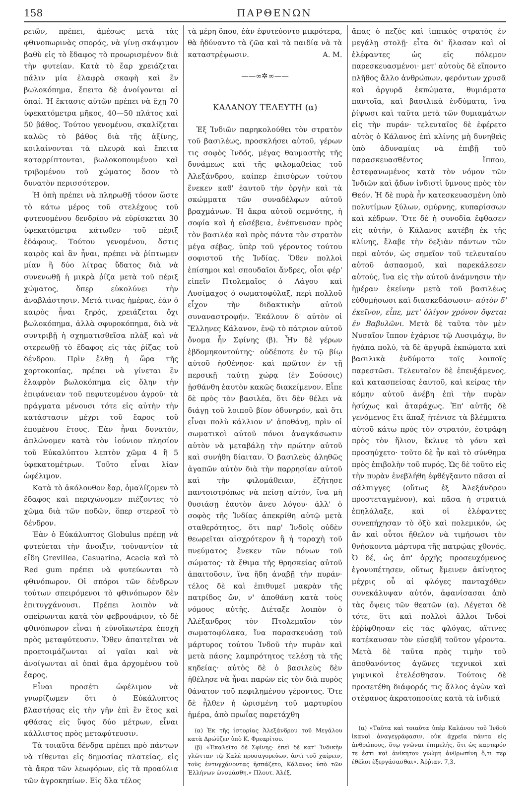158 ΠΑΡΘΕΝΩΝ
ρειῶν, πρέπει, ἀμέσως μετὰ τὰς φθινοπωρινὰς σποράς, νὰ γίνῃ σκάψιμον βαθὺ εἰς τὸ ἔδαφος τὸ προωρισμένον διὰ τὴν φυτείαν. Κατὰ τὸ ἔαρ χρειάζεται πάλιν μία ἐλαφρὰ σκαφὴ καὶ ἓν βωλοκόπημα, ἔπειτα δὲ ἀνοίγονται αἱ ὀπαί. Ἡ ἔκτασις αὐτῶν πρέπει νὰ ἔχῃ 70 ὑφεκατόμετρα μῆκος, 40—50 πλάτος καὶ 50 βάθος. Τούτου γενομένου, σκαλίζεται καλῶς τὸ βάθος διὰ τῆς ἀξίνης, κοιλαίνονται τὰ πλευρὰ καὶ ἔπειτα καταρρίπτονται, βωλοκοπουμένου καὶ τριβομένου τοῦ χώματος ὅσον τὸ δυνατὸν περισσότερον.
Ἡ ὀπὴ πρέπει νὰ πληρωθῇ τόσον ὥστε τὸ κάτω μέρος τοῦ στελέχους τοῦ φυτευομένου δενδρίου νὰ εὑρίσκεται 30 ὑφεκατόμετρα κάτωθεν τοῦ πέριξ ἐδάφους. Τούτου γενομένου, ὅστις καιρὸς καὶ ἂν ἦναι, πρέπει νὰ ῥίπτωμεν μίαν ἢ δύο λίτρας ὕδατος διὰ νὰ συνενωθῇ ἡ μικρὰ ῥίζα μετὰ τοῦ πέριξ χώματος, ὅπερ εὐκολύνει τὴν ἀναβλάστησιν. Μετά τινας ἡμέρας, ἐὰν ὁ καιρὸς ἦναι ξηρός, χρειάζεται ὄχι βωλοκόπημα, ἀλλὰ σφυροκόπημα, διὰ νὰ συντριβῇ ἡ σχηματισθεῖσα πλὰξ καὶ νὰ στερεωθῇ τὸ ἔδαφος εἰς τὰς ῥίζας τοῦ δένδρου. Πρὶν ἔλθῃ ἡ ὥρα τῆς χορτοκοπίας, πρέπει νὰ γίνεται ἓν ἐλαφρὸν βωλοκόπημα εἰς ὅλην τὴν ἐπιφάνειαν τοῦ πεφυτευμένου ἀγροῦ· τὰ πράγματα μένουσι τότε εἰς αὐτὴν τὴν κατάστασιν μέχρι τοῦ ἔαρος τοῦ ἐπομένου ἔτους. Ἐὰν ἦναι δυνατόν, ἁπλώνομεν κατὰ τὸν ἰούνιον πλησίον τοῦ Εὐκαλύπτου λεπτὸν χῶμα 4 ἢ 5 ὑφεκατομέτρων. Τοῦτο εἶναι λίαν ὠφέλιμον.
Κατὰ τὸ ἀκόλουθον ἔαρ, ὁμαλίζομεν τὸ ἔδαφος καὶ περιχώνομεν πιέζοντες τὸ χῶμα διὰ τῶν ποδῶν, ὅπερ στερεοῖ τὸ δένδρον.
Ἐὰν ὁ Εὐκάλυπτος Globulus πρέπῃ νὰ φυτεύεται τὴν ἄνοιξιν, τοὐναντίον τὰ εἴδη Grevillea, Casuarina, Acacia καὶ τὸ Red gum πρέπει νὰ φυτεύωνται τὸ φθινόπωρον. Οἱ σπόροι τῶν δένδρων τούτων σπειρόμενοι τὸ φθινόπωρον δὲν ἐπιτυγχάνουσι. Πρέπει λοιπὸν νὰ σπείρωνται κατὰ τὸν φεβρουάριον, τὸ δὲ φθινόπωρον εἶναι ἡ εὐνοϊκωτέρα ἐποχὴ πρὸς μεταφύτευσιν. Ὅθεν ἀπαιτεῖται νὰ προετοιμάζωνται αἱ γαῖαι καὶ νὰ ἀνοίγωνται αἱ ὀπαὶ ἅμα ἀρχομένου τοῦ ἔαρος.
Εἶναι προσέτι ὠφέλιμον νὰ γνωρίζωμεν ὅτι ὁ Εὐκάλυπτος βλαστήσας εἰς τὴν γῆν ἐπὶ ἓν ἔτος καὶ φθάσας εἰς ὕψος δύο μέτρων, εἶναι κάλλιστος πρὸς μεταφύτευσιν.
Τὰ τοιαῦτα δένδρα πρέπει πρὸ πάντων νὰ τίθενται εἰς δημοσίας πλατείας, εἰς τὰ ἄκρα τῶν λεωφόρων, εἰς τὰ προαύλια τῶν ἀγροκηπίων. Εἰς ὅλα τέλος
τὰ μέρη ὅπου, ἐὰν ἐφυτεύοντο μικρότερα, θὰ ἠδύναντο τὰ ζῶα καὶ τὰ παιδία νὰ τὰ καταστρέψωσιν. Α. Μ.
——∞✲∞——
ΚΑΛΑΝΟΥ ΤΕΛΕΥΤΗ (α)
Ἐξ Ἰνδιῶν παρηκολούθει τὸν στρατὸν τοῦ βασιλέως, προσκλήσει αὐτοῦ, γέρων τις σοφὸς Ἰνδός, μέγας θαυμαστὴς τῆς δυνάμεως καὶ τῆς φιλομαθείας τοῦ Ἀλεξάνδρου, καίπερ ἐπισύρων τούτου ἕνεκεν καθ' ἑαυτοῦ τὴν ὀργὴν καὶ τὰ σκώμματα τῶν συναδέλφων αὐτοῦ βραχμάνων. Ἡ ἄκρα αὐτοῦ σεμνότης, ἡ σοφία καὶ ἡ εὐσέβεια, ἐνέπνευσαν πρὸς τὸν βασιλέα καὶ πρὸς πάντα τὸν στρατὸν μέγα σέβας, ὑπὲρ τοῦ γέροντος τούτου σοφιστοῦ τῆς Ἰνδίας. Ὅθεν πολλοὶ ἐπίσημοι καὶ σπουδαῖοι ἄνδρες, οἷοι φέρ' εἰπεῖν Πτολεμαῖος ὁ Λάγου καὶ Λυσίμαχος ὁ σωματοφύλαξ, περὶ πολλοῦ εἶχον τὴν διδακτικὴν αὐτοῦ συναναστροφήν. Ἐκάλουν δ' αὐτὸν οἱ Ἕλληνες Κάλανον, ἐνῷ τὸ πάτριον αὐτοῦ ὄνομα ἦν Σφίνης (β). Ἦν δὲ γέρων ἑβδομηκοντούτης· οὐδέποτε ἐν τῷ βίῳ αὐτοῦ ἠσθένησε· καὶ πρῶτον ἐν τῇ περσικῇ ταύτῃ χώρᾳ (ἐν Σούσοις) ᾐσθάνθη ἑαυτὸν κακῶς διακείμενον. Εἶπε δὲ πρὸς τὸν βασιλέα, ὅτι δὲν θέλει νὰ διάγῃ τοῦ λοιποῦ βίον ὀδυνηρόν, καὶ ὅτι εἶναι πολὺ κάλλιον ν' ἀποθάνῃ, πρὶν οἱ σωματικοὶ αὐτοῦ πόνοι ἀναγκάσωσιν αὐτὸν νὰ μεταβάλῃ τὴν πρώτην αὐτοῦ καὶ συνήθη δίαιταν. Ὁ βασιλεὺς ἀληθῶς ἀγαπῶν αὐτὸν διὰ τὴν παρρησίαν αὐτοῦ καὶ τὴν φιλομάθειαν, ἐζήτησε παντοιοτρόπως νὰ πείσῃ αὐτόν, ἵνα μὴ θυσιάσῃ ἑαυτὸν ἄνευ λόγου· ἀλλ' ὁ σοφὸς τῆς Ἰνδίας ἀπεκρίθη αὐτῷ μετὰ σταθερότητος, ὅτι παρ' Ἰνδοῖς οὐδὲν θεωρεῖται αἰσχρότερον ἢ ἡ ταραχὴ τοῦ πνεύματος ἕνεκεν τῶν πόνων τοῦ σώματος· τὰ ἔθιμα τῆς θρησκείας αὐτοῦ ἀπαιτοῦσιν, ἵνα ἤδη ἀναβῇ τὴν πυράν· τέλος δὲ καὶ ἐπιθυμεῖ μακρὰν τῆς πατρίδος ὤν, ν' ἀποθάνῃ κατὰ τοὺς νόμους αὐτῆς. Διέταξε λοιπὸν ὁ Ἀλέξανδρος τὸν Πτολεμαῖον τὸν σωματοφύλακα, ἵνα παρασκευάσῃ τοῦ μάρτυρος τούτου Ἰνδοῦ τὴν πυρὰν καὶ μετὰ πάσης λαμπρότητος τελέσῃ τὰ τῆς κηδείας· αὐτὸς δὲ ὁ βασιλεὺς δὲν ἠθέλησε νὰ ἦναι παρὼν εἰς τὸν διὰ πυρὸς θάνατον τοῦ πεφιλημένου γέροντος. Ὅτε δὲ ἦλθεν ἡ ὡρισμένη τοῦ μαρτυρίου ἡμέρα, ἀπὸ πρωΐας παρετάχθη
(α) Ἐκ τῆς ἱστορίας Ἀλεξάνδρου τοῦ Μεγάλου κατὰ Δρώϋζεν ὑπὸ Κ. Φρεαρίτου.
(β) «Ἐκαλεῖτο δὲ Σφίνης· ἐπεὶ δὲ κατ' Ἰνδικὴν γλῶτταν τῷ Καλὲ προσαγορεύων, ἀντὶ τοῦ χαίρειν, τοὺς ἐντυγχάνοντας ἠσπάζετο, Κάλανος ὑπὸ τῶν Ἑλλήνων ὠνομάσθη.» Πλουτ. Ἀλέξ.
ἅπας ὁ πεζὸς καὶ ἱππικὸς στρατὸς ἐν μεγάλῃ στολῇ· εἶτα δι' ἤλασαν καὶ οἱ ἐλέφαντες ὡς εἰς πόλεμον παρεσκευασμένοι· μετ' αὐτοὺς δὲ εἵποντο πλῆθος ἄλλο ἀνθρώπων, φερόντων χρυσᾶ καὶ ἀργυρᾶ ἐκπώματα, θυμιάματα παντοῖα, καὶ βασιλικὰ ἐνδύματα, ἵνα ῥίψωσι καὶ ταῦτα μετὰ τῶν θυμιαμάτων εἰς τὴν πυράν· τελευταῖος δὲ ἐφέρετο αὐτὸς ὁ Κάλανος ἐπὶ κλίνης μὴ δυνηθεὶς ὑπὸ ἀδυναμίας νὰ ἐπιβῇ τοῦ παρασκευασθέντος ἵππου, ἐστεφανωμένος κατὰ τὸν νόμον τῶν Ἰνδιῶν καὶ ᾄδων ἰνδιστὶ ὕμνους πρὸς τὸν Θεόν. Ἡ δὲ πυρὰ ἦν κατεσκευασμένη ὑπὸ πολυτίμων ξύλων, σμύρνης, κυπαρίσσων καὶ κέδρων. Ὅτε δὲ ἡ συνοδία ἔφθασεν εἰς αὐτήν, ὁ Κάλανος κατέβη ἐκ τῆς κλίνης, ἔλαβε τὴν δεξιὰν πάντων τῶν περὶ αὐτόν, ὡς σημεῖον τοῦ τελευταίου αὐτοῦ ἀσπασμοῦ, καὶ παρεκάλεσεν αὐτούς, ἵνα εἰς τὴν αὐτοῦ ἀνάμνησιν τὴν ἡμέραν ἐκείνην μετὰ τοῦ βασιλέως εὐθυμήσωσι καὶ διασκεδάσωσιν· αὐτὸν δ' ἐκεῖνον, εἶπε, μετ' ὀλίγον χρόνον ὄψεται ἐν Βαβυλῶνι. Μετὰ δὲ ταῦτα τὸν μὲν Νυσαῖον ἵππον ἐχάρισε τῷ Λυσιμάχῳ, ὃν ἠγάπα πολύ, τὰ δὲ ἀργυρᾶ ἐκπώματα καὶ βασιλικὰ ἐνδύματα τοῖς λοιποῖς παρεστῶσι. Τελευταῖον δὲ ἐπευξάμενος, καὶ κατασπείσας ἑαυτοῦ, καὶ κείρας τὴν κόμην αὐτοῦ ἀνέβη ἐπὶ τὴν πυρὰν ἡσύχως καὶ ἀταράχως. Ἐπ' αὐτῆς δὲ γενόμενος ἔτι ἅπαξ ἠτένισε τὰ βλέμματα αὐτοῦ κάτω πρὸς τὸν στρατόν, ἐστράφη πρὸς τὸν ἥλιον, ἔκλινε τὸ γόνυ καὶ προσηύχετο· τοῦτο δὲ ἦν καὶ τὸ σύνθημα πρὸς ἐπιβολὴν τοῦ πυρός. Ὡς δὲ τοῦτο εἰς τὴν πυρὰν ἐνεβλήθη ἐφθέγξαντο πᾶσαι αἱ σάλπιγγες (οὕτως ἐξ Ἀλεξάνδρου προστεταγμένον), καὶ πᾶσα ἡ στρατιὰ ἐπηλάλαξε, καὶ οἱ ἐλέφαντες συνεπήχησαν τὸ ὀξὺ καὶ πολεμικόν, ὡς ἂν καὶ οὗτοι ἤθελον νὰ τιμήσωσι τὸν θνήσκοντα μάρτυρα τῆς πατρῴας χθονός. Ὁ δέ, ὡς ἀπ' ἀρχῆς προσευχόμενος ἐγονυπέτησεν, οὕτως ἔμεινεν ἀκίνητος μέχρις οὗ αἱ φλόγες πανταχόθεν συνεκάλυψαν αὐτόν, ἀφανίσασαι ἀπὸ τὰς ὄψεις τῶν θεατῶν (α). Λέγεται δὲ τότε, ὅτι καὶ πολλοὶ ἄλλοι Ἰνδοὶ ἐῤῥίφθησαν εἰς τὰς φλόγας, αἵτινες κατέκαυσαν τὸν εὐσεβῆ τοῦτον γέροντα. Μετὰ δὲ ταῦτα πρὸς τιμὴν τοῦ ἀποθανόντος ἀγῶνες τεχνικοὶ καὶ γυμνικοὶ ἐτελέσθησαν. Τούτοις δὲ προσετέθη διάφορός τις ἄλλος ἀγὼν καὶ στέφανος ἀκρατοποσίας κατὰ τὰ ἰνδικά
(α) «Ταῦτα καὶ τοιαῦτα ὑπὲρ Καλάνου τοῦ Ἰνδοῦ ἱκανοὶ ἀναγεγράφασιν, οὐκ ἀχρεῖα πάντα εἰς ἀνθρώπους, ὅτῳ γνῶναι ἐπιμελὴς, ὅτι ὡς καρτερόν τε ἐστι καὶ ἀνίκητον γνώμη ἀνθρωπίνη ὅ,τι περ ἐθέλοι ἐξεργάσασθαι». Ἀῤῥιαν. 7,3.